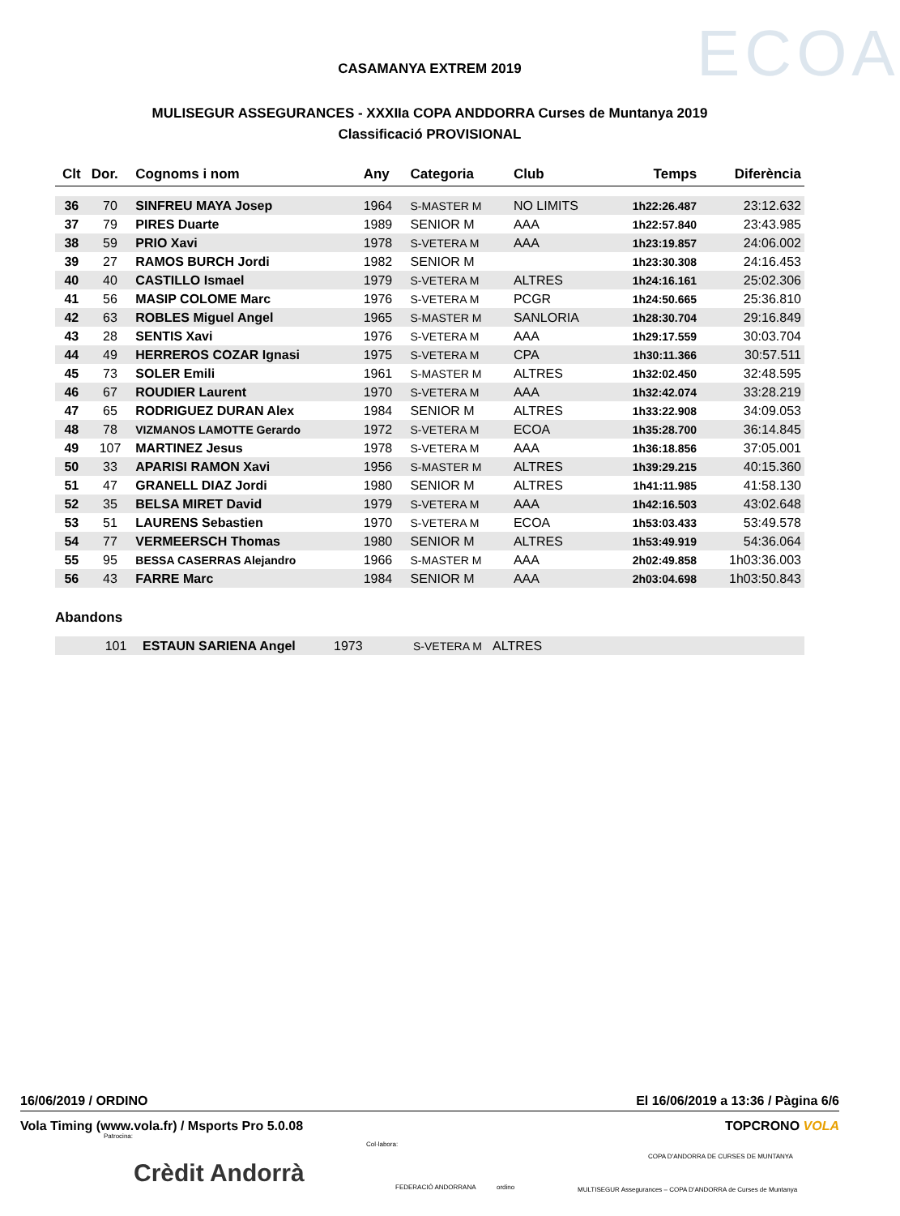CASAMANYA EXTREM 2019 ECOA
MULISEGUR ASSEGURANCES - XXXIIa COPA ANDDORRA Curses de Muntanya 2019
Classificació PROVISIONAL
| Clt | Dor. | Cognoms i nom | Any | Categoria | Club | Temps | Diferència |
| --- | --- | --- | --- | --- | --- | --- | --- |
| 36 | 70 | SINFREU MAYA Josep | 1964 | S-MASTER M | NO LIMITS | 1h22:26.487 | 23:12.632 |
| 37 | 79 | PIRES Duarte | 1989 | SENIOR M | AAA | 1h22:57.840 | 23:43.985 |
| 38 | 59 | PRIO Xavi | 1978 | S-VETERA M | AAA | 1h23:19.857 | 24:06.002 |
| 39 | 27 | RAMOS BURCH Jordi | 1982 | SENIOR M | | 1h23:30.308 | 24:16.453 |
| 40 | 40 | CASTILLO Ismael | 1979 | S-VETERA M | ALTRES | 1h24:16.161 | 25:02.306 |
| 41 | 56 | MASIP COLOME Marc | 1976 | S-VETERA M | PCGR | 1h24:50.665 | 25:36.810 |
| 42 | 63 | ROBLES Miguel Angel | 1965 | S-MASTER M | SANLORIA | 1h28:30.704 | 29:16.849 |
| 43 | 28 | SENTIS Xavi | 1976 | S-VETERA M | AAA | 1h29:17.559 | 30:03.704 |
| 44 | 49 | HERREROS COZAR Ignasi | 1975 | S-VETERA M | CPA | 1h30:11.366 | 30:57.511 |
| 45 | 73 | SOLER Emili | 1961 | S-MASTER M | ALTRES | 1h32:02.450 | 32:48.595 |
| 46 | 67 | ROUDIER Laurent | 1970 | S-VETERA M | AAA | 1h32:42.074 | 33:28.219 |
| 47 | 65 | RODRIGUEZ DURAN Alex | 1984 | SENIOR M | ALTRES | 1h33:22.908 | 34:09.053 |
| 48 | 78 | VIZMANOS LAMOTTE Gerardo | 1972 | S-VETERA M | ECOA | 1h35:28.700 | 36:14.845 |
| 49 | 107 | MARTINEZ Jesus | 1978 | S-VETERA M | AAA | 1h36:18.856 | 37:05.001 |
| 50 | 33 | APARISI RAMON Xavi | 1956 | S-MASTER M | ALTRES | 1h39:29.215 | 40:15.360 |
| 51 | 47 | GRANELL DIAZ Jordi | 1980 | SENIOR M | ALTRES | 1h41:11.985 | 41:58.130 |
| 52 | 35 | BELSA MIRET David | 1979 | S-VETERA M | AAA | 1h42:16.503 | 43:02.648 |
| 53 | 51 | LAURENS Sebastien | 1970 | S-VETERA M | ECOA | 1h53:03.433 | 53:49.578 |
| 54 | 77 | VERMEERSCH Thomas | 1980 | SENIOR M | ALTRES | 1h53:49.919 | 54:36.064 |
| 55 | 95 | BESSA CASERRAS Alejandro | 1966 | S-MASTER M | AAA | 2h02:49.858 | 1h03:36.003 |
| 56 | 43 | FARRE Marc | 1984 | SENIOR M | AAA | 2h03:04.698 | 1h03:50.843 |
Abandons
| | 101 | ESTAUN SARIENA Angel | 1973 | S-VETERA M | ALTRES |
16/06/2019 / ORDINO El 16/06/2019 a 13:36 / Pàgina 6/6
Vola Timing (www.vola.fr) / Msports Pro 5.0.08 TOPCRONO VOLA
Patrocina:
Crèdit Andorrà
Col·labora:
FEDERACIÓ ANDORRANA ordino
COPA D'ANDORRA DE CURSES DE MUNTANYA
MULTISEGUR Assegurances – COPA D'ANDORRA de Curses de Muntanya